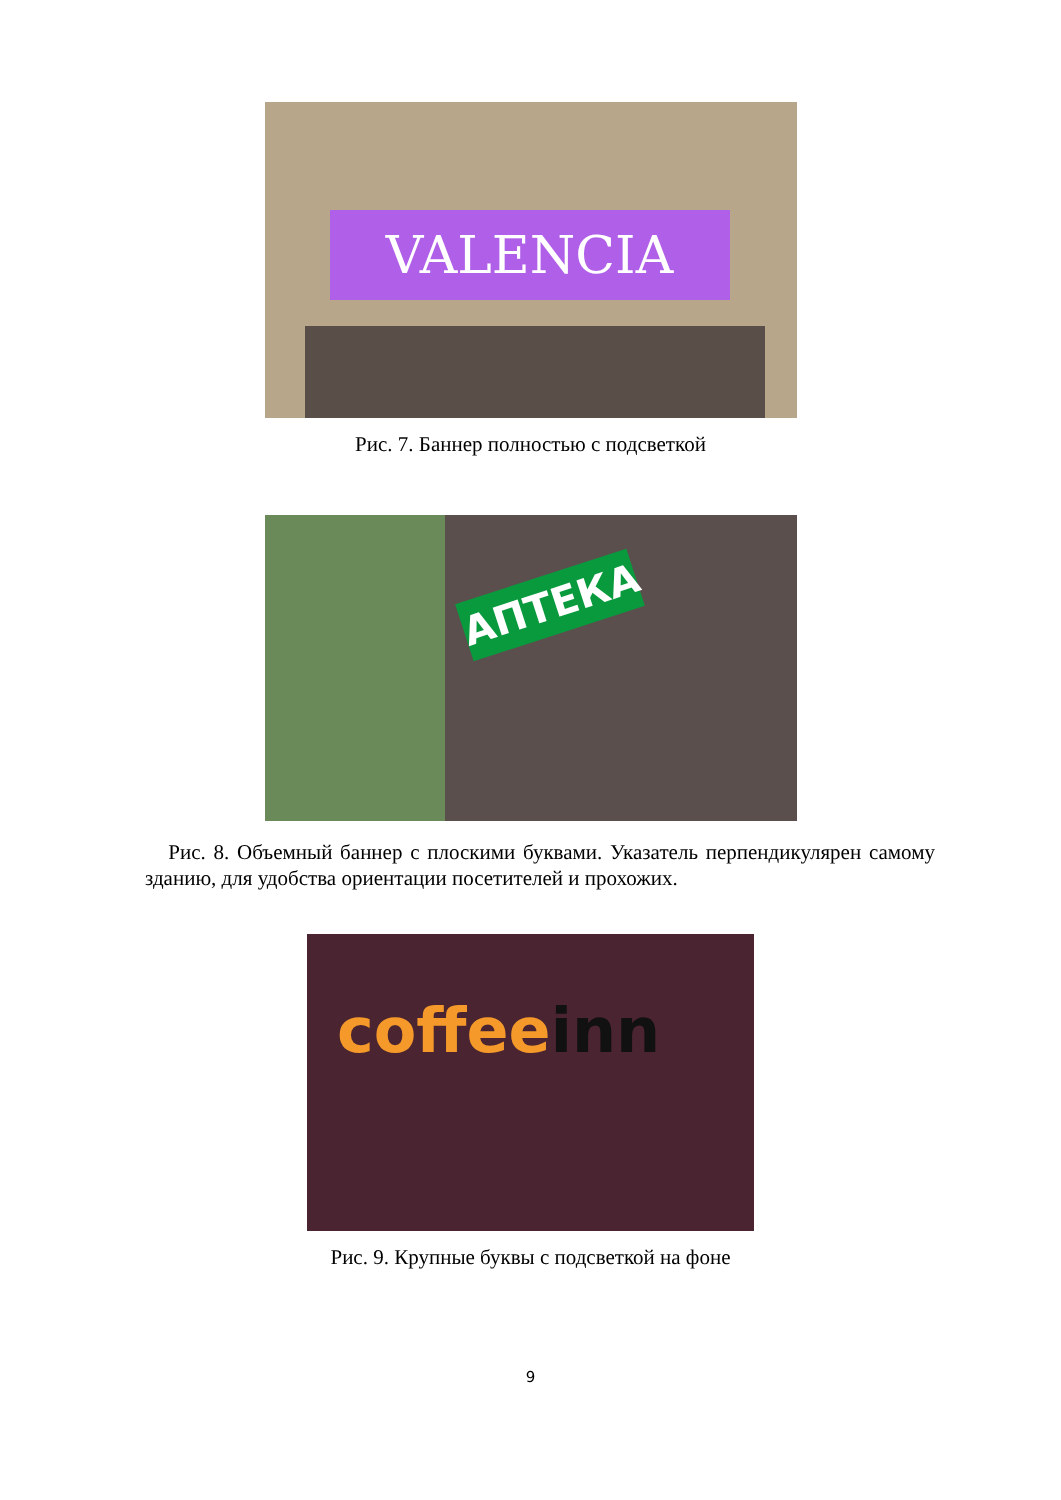VALENCIA
Рис. 7. Баннер полностью с подсветкой
АПТЕКА
Рис. 8. Объемный баннер с плоскими буквами. Указатель перпендикуляр­ен самому зданию, для удобства ориентации посетителей и прохожих.
coffeeinn
Рис. 9. Крупные буквы с подсветкой на фоне
9